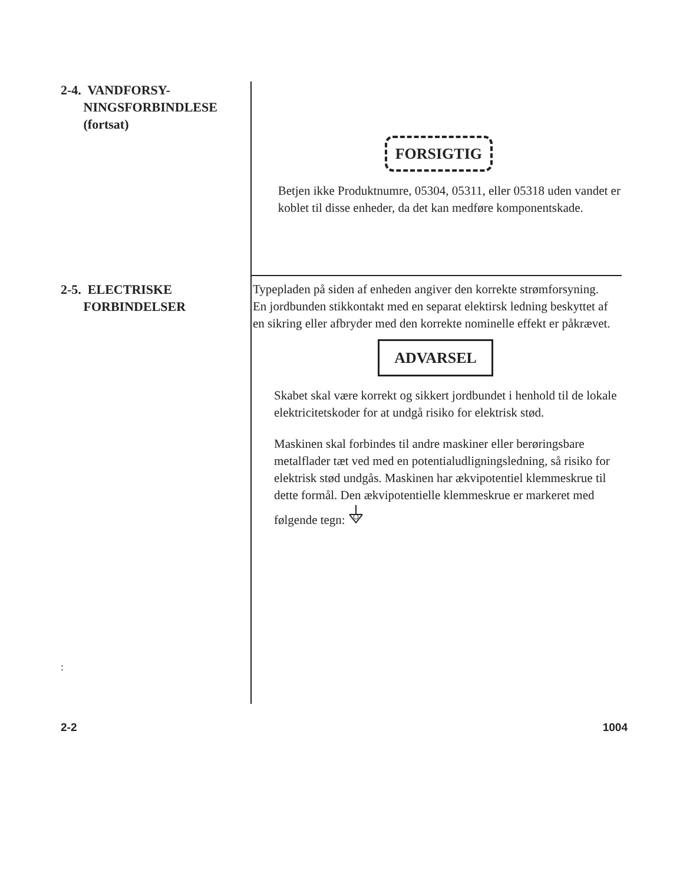2-4. VANDFORSY-
NINGSFORBINDLESE
(fortsat)
FORSIGTIG
Betjen ikke Produktnumre, 05304, 05311, eller 05318 uden vandet er koblet til disse enheder, da det kan medføre komponentskade.
2-5. ELECTRISKE
FORBINDELSER
Typepladen på siden af enheden angiver den korrekte strømforsyning. En jordbunden stikkontakt med en separat elektirsk ledning beskyttet af en sikring eller afbryder med den korrekte nominelle effekt er påkrævet.
ADVARSEL
Skabet skal være korrekt og sikkert jordbundet i henhold til de lokale elektricitetskoder for at undgå risiko for elektrisk stød.
Maskinen skal forbindes til andre maskiner eller berøringsbare metalflader tæt ved med en potentialudligningsledning, så risiko for elektrisk stød undgås. Maskinen har ækvipotentiel klemmeskrue til dette formål. Den ækvipotentielle klemmeskrue er markeret med følgende tegn:
:
2-2 1004